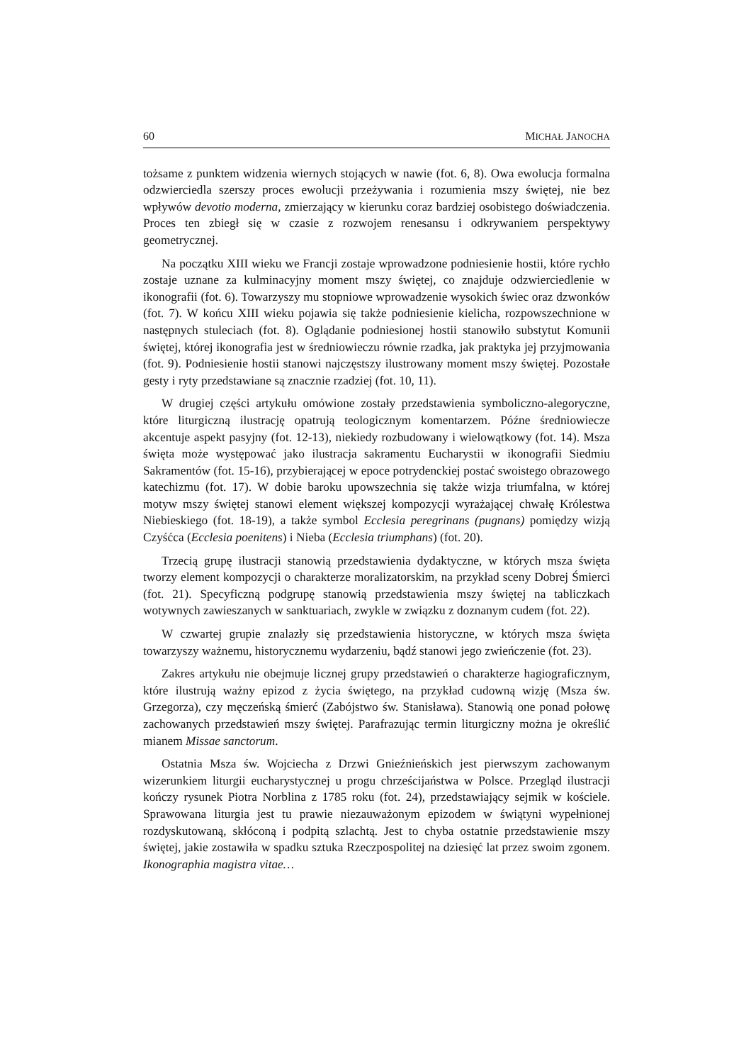60 MICHAŁ JANOCHA
tożsame z punktem widzenia wiernych stojących w nawie (fot. 6, 8). Owa ewolucja formalna odzwierciedla szerszy proces ewolucji przeżywania i rozumienia mszy świętej, nie bez wpływów devotio moderna, zmierzający w kierunku coraz bardziej osobistego doświadczenia. Proces ten zbiegł się w czasie z rozwojem renesansu i odkrywaniem perspektywy geometrycznej.
Na początku XIII wieku we Francji zostaje wprowadzone podniesienie hostii, które rychło zostaje uznane za kulminacyjny moment mszy świętej, co znajduje odzwierciedlenie w ikonografii (fot. 6). Towarzyszy mu stopniowe wprowadzenie wysokich świec oraz dzwonków (fot. 7). W końcu XIII wieku pojawia się także podniesienie kielicha, rozpowszechnione w następnych stuleciach (fot. 8). Oglądanie podniesionej hostii stanowiło substytut Komunii świętej, której ikonografia jest w średniowieczu równie rzadka, jak praktyka jej przyjmowania (fot. 9). Podniesienie hostii stanowi najczęstszy ilustrowany moment mszy świętej. Pozostałe gesty i ryty przedstawiane są znacznie rzadziej (fot. 10, 11).
W drugiej części artykułu omówione zostały przedstawienia symboliczno-alegoryczne, które liturgiczną ilustrację opatrują teologicznym komentarzem. Późne średniowiecze akcentuje aspekt pasyjny (fot. 12-13), niekiedy rozbudowany i wielowątkowy (fot. 14). Msza święta może występować jako ilustracja sakramentu Eucharystii w ikonografii Siedmiu Sakramentów (fot. 15-16), przybierającej w epoce potrydenckiej postać swoistego obrazowego katechizmu (fot. 17). W dobie baroku upowszechnia się także wizja triumfalna, w której motyw mszy świętej stanowi element większej kompozycji wyrażającej chwałę Królestwa Niebieskiego (fot. 18-19), a także symbol Ecclesia peregrinans (pugnans) pomiędzy wizją Czyśćca (Ecclesia poenitens) i Nieba (Ecclesia triumphans) (fot. 20).
Trzecią grupę ilustracji stanowią przedstawienia dydaktyczne, w których msza święta tworzy element kompozycji o charakterze moralizatorskim, na przykład sceny Dobrej Śmierci (fot. 21). Specyficzną podgrupę stanowią przedstawienia mszy świętej na tabliczkach wotywnych zawieszanych w sanktuariach, zwykle w związku z doznanym cudem (fot. 22).
W czwartej grupie znalazły się przedstawienia historyczne, w których msza święta towarzyszy ważnemu, historycznemu wydarzeniu, bądź stanowi jego zwieńczenie (fot. 23).
Zakres artykułu nie obejmuje licznej grupy przedstawień o charakterze hagiograficznym, które ilustrują ważny epizod z życia świętego, na przykład cudowną wizję (Msza św. Grzegorza), czy męczeńską śmierć (Zabójstwo św. Stanisława). Stanowią one ponad połowę zachowanych przedstawień mszy świętej. Parafrazując termin liturgiczny można je określić mianem Missae sanctorum.
Ostatnia Msza św. Wojciecha z Drzwi Gnieźnieńskich jest pierwszym zachowanym wizerunkiem liturgii eucharystycznej u progu chrześcijaństwa w Polsce. Przegląd ilustracji kończy rysunek Piotra Norblina z 1785 roku (fot. 24), przedstawiający sejmik w kościele. Sprawowana liturgia jest tu prawie niezauważonym epizodem w świątyni wypełnionej rozdyskutowaną, skłóconą i podpitą szlachtą. Jest to chyba ostatnie przedstawienie mszy świętej, jakie zostawiła w spadku sztuka Rzeczpospolitej na dziesięć lat przez swoim zgonem. Ikonographia magistra vitae…